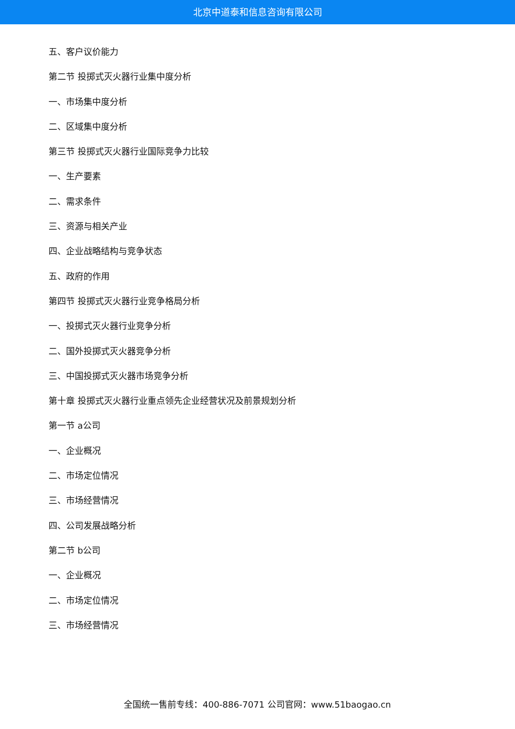北京中道泰和信息咨询有限公司
五、客户议价能力
第二节 投掷式灭火器行业集中度分析
一、市场集中度分析
二、区域集中度分析
第三节 投掷式灭火器行业国际竞争力比较
一、生产要素
二、需求条件
三、资源与相关产业
四、企业战略结构与竞争状态
五、政府的作用
第四节 投掷式灭火器行业竞争格局分析
一、投掷式灭火器行业竞争分析
二、国外投掷式灭火器竞争分析
三、中国投掷式灭火器市场竞争分析
第十章 投掷式灭火器行业重点领先企业经营状况及前景规划分析
第一节 a公司
一、企业概况
二、市场定位情况
三、市场经营情况
四、公司发展战略分析
第二节 b公司
一、企业概况
二、市场定位情况
三、市场经营情况
全国统一售前专线：400-886-7071 公司官网：www.51baogao.cn